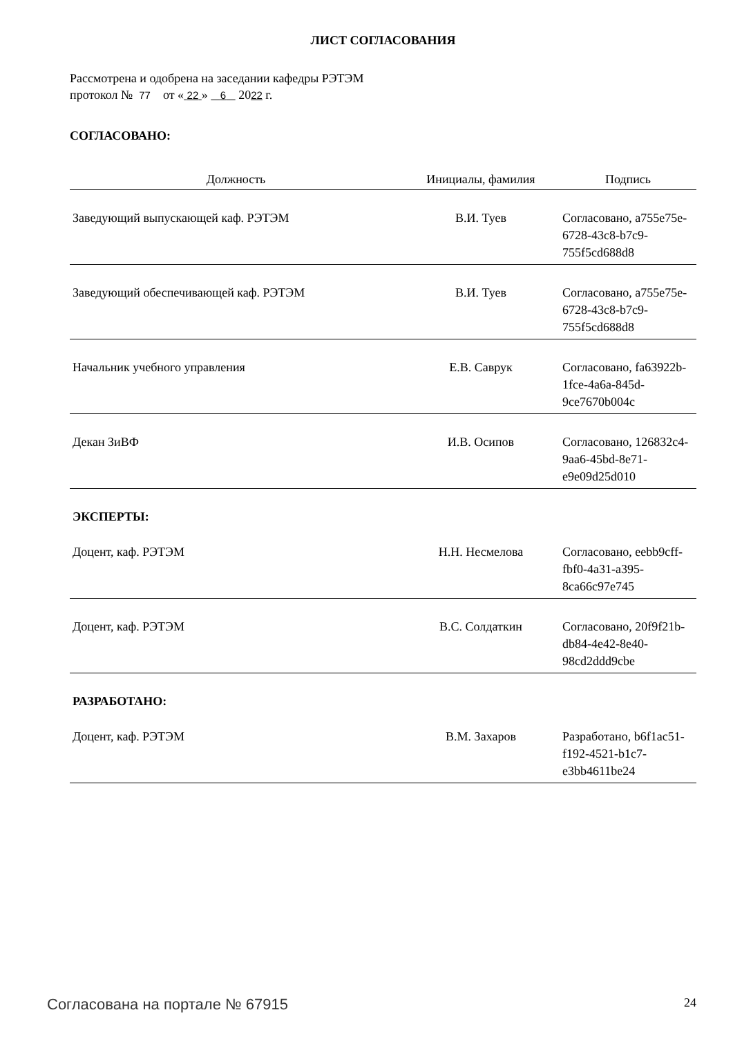ЛИСТ СОГЛАСОВАНИЯ
Рассмотрена и одобрена на заседании кафедры РЭТЭМ
протокол № 77 от « 22 » 6 2022 г.
СОГЛАСОВАНО:
| Должность | Инициалы, фамилия | Подпись |
| --- | --- | --- |
| Заведующий выпускающей каф. РЭТЭМ | В.И. Туев | Согласовано, a755e75e-6728-43c8-b7c9-755f5cd688d8 |
| Заведующий обеспечивающей каф. РЭТЭМ | В.И. Туев | Согласовано, a755e75e-6728-43c8-b7c9-755f5cd688d8 |
| Начальник учебного управления | Е.В. Саврук | Согласовано, fa63922b-1fce-4a6a-845d-9ce7670b004c |
| Декан ЗиВФ | И.В. Осипов | Согласовано, 126832c4-9aa6-45bd-8e71-e9e09d25d010 |
ЭКСПЕРТЫ:
| Доцент, каф. РЭТЭМ | Н.Н. Несмелова | Согласовано, eebb9cff-fbf0-4a31-a395-8ca66c97e745 |
| Доцент, каф. РЭТЭМ | В.С. Солдаткин | Согласовано, 20f9f21b-db84-4e42-8e40-98cd2ddd9cbe |
РАЗРАБОТАНО:
| Доцент, каф. РЭТЭМ | В.М. Захаров | Разработано, b6f1ac51-f192-4521-b1c7-e3bb4611be24 |
Согласована на портале № 67915 24